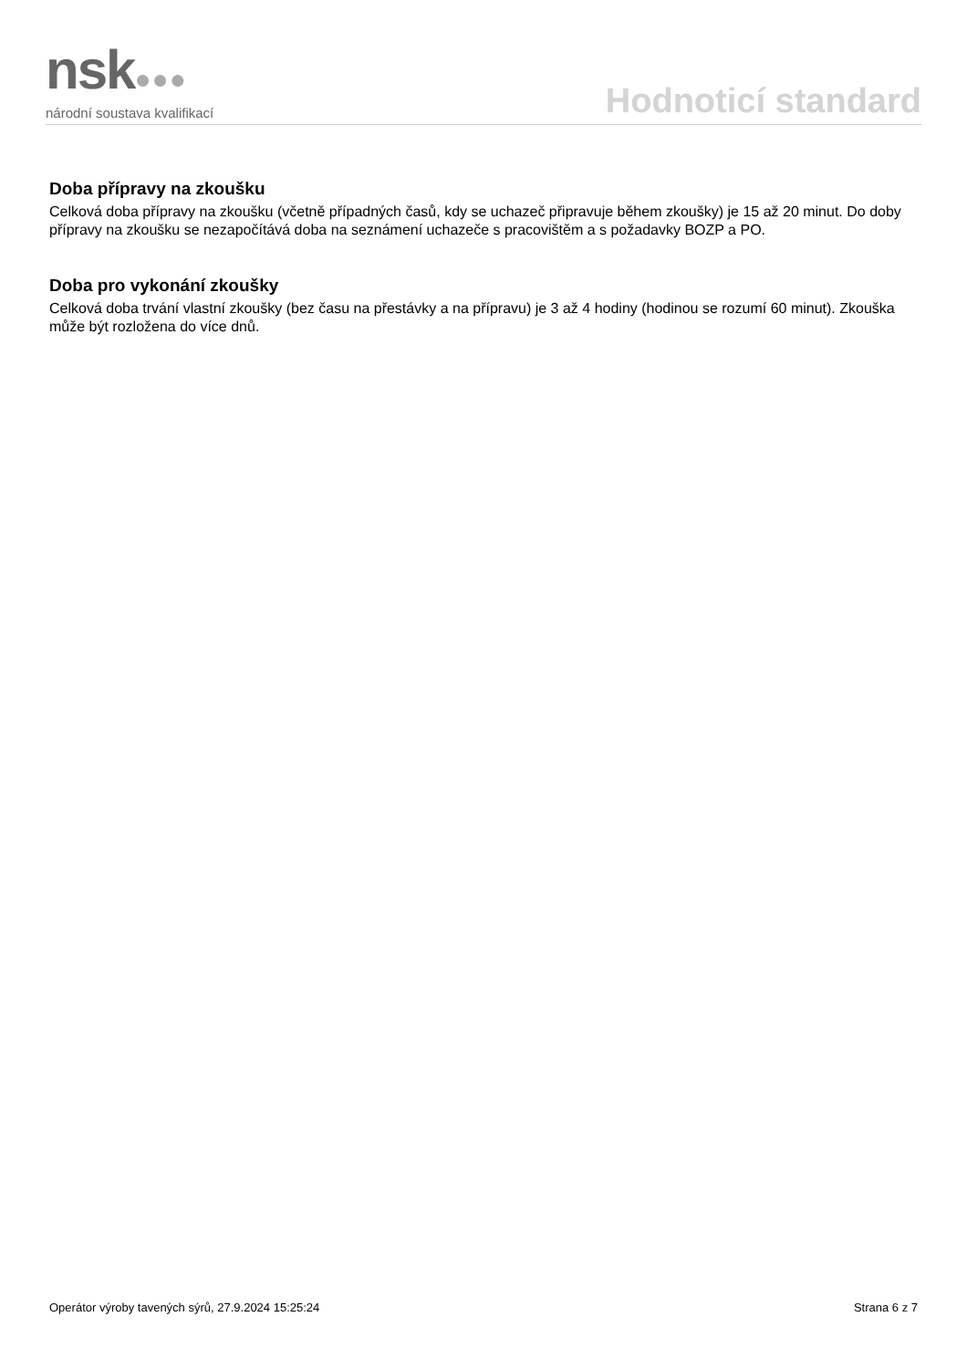nsk●●●
národní soustava kvalifikací
Hodnoticí standard
Doba přípravy na zkoušku
Celková doba přípravy na zkoušku (včetně případných časů, kdy se uchazeč připravuje během zkoušky) je 15 až 20 minut. Do doby přípravy na zkoušku se nezapočítává doba na seznámení uchazeče s pracovištěm a s požadavky BOZP a PO.
Doba pro vykonání zkoušky
Celková doba trvání vlastní zkoušky (bez času na přestávky a na přípravu) je 3 až 4 hodiny (hodinou se rozumí 60 minut). Zkouška může být rozložena do více dnů.
Operátor výroby tavených sýrů, 27.9.2024 15:25:24 Strana 6 z 7